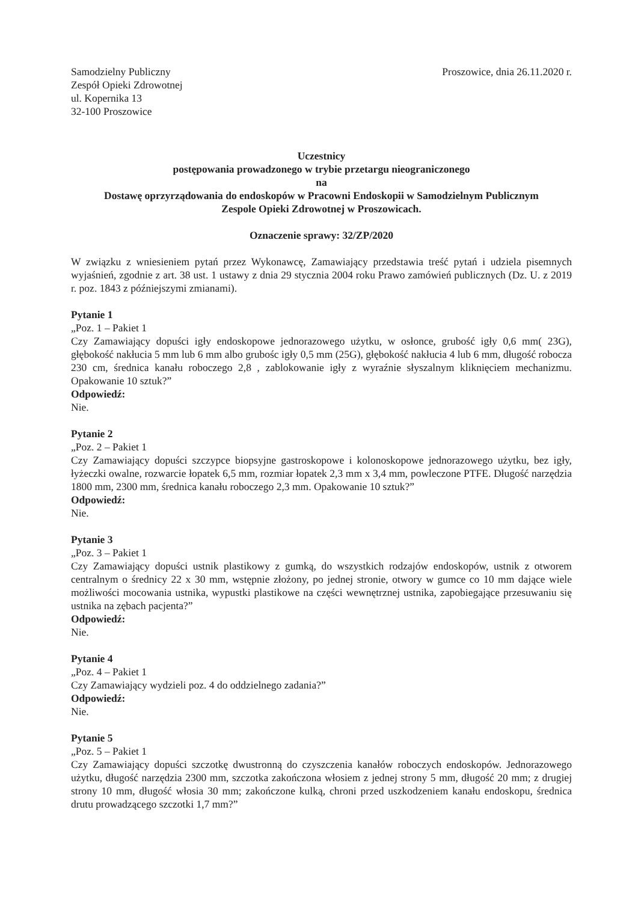Samodzielny Publiczny
Zespół Opieki Zdrowotnej
ul. Kopernika 13
32-100 Proszowice
Proszowice, dnia 26.11.2020 r.
Uczestnicy
postępowania prowadzonego w trybie przetargu nieograniczonego
na
Dostawę oprzyrządowania do endoskopów w Pracowni Endoskopii w Samodzielnym Publicznym
Zespole Opieki Zdrowotnej w Proszowicach.
Oznaczenie sprawy: 32/ZP/2020
W związku z wniesieniem pytań przez Wykonawcę, Zamawiający przedstawia treść pytań i udziela pisemnych wyjaśnień, zgodnie z art. 38 ust. 1 ustawy z dnia 29 stycznia 2004 roku Prawo zamówień publicznych (Dz. U. z 2019 r. poz. 1843 z późniejszymi zmianami).
Pytanie 1
„Poz. 1 – Pakiet 1
Czy Zamawiający dopuści igły endoskopowe jednorazowego użytku, w osłonce, grubość igły 0,6 mm( 23G), głębokość nakłucia 5 mm lub 6 mm albo grubośc igły 0,5 mm (25G), głębokość nakłucia 4 lub 6 mm, długość robocza 230 cm, średnica kanału roboczego 2,8 , zablokowanie igły z wyraźnie słyszalnym kliknięciem mechanizmu. Opakowanie 10 sztuk?”
Odpowiedź:
Nie.
Pytanie 2
„Poz. 2 – Pakiet 1
Czy Zamawiający dopuści szczypce biopsyjne gastroskopowe i kolonoskopowe jednorazowego użytku, bez igły, łyżeczki owalne, rozwarcie łopatek 6,5 mm, rozmiar łopatek 2,3 mm x 3,4 mm, powleczone PTFE. Długość narzędzia 1800 mm, 2300 mm, średnica kanału roboczego 2,3 mm. Opakowanie 10 sztuk?”
Odpowiedź:
Nie.
Pytanie 3
„Poz. 3 – Pakiet 1
Czy Zamawiający dopuści ustnik plastikowy z gumką, do wszystkich rodzajów endoskopów, ustnik z otworem centralnym o średnicy 22 x 30 mm, wstępnie złożony, po jednej stronie, otwory w gumce co 10 mm dające wiele możliwości mocowania ustnika, wypustki plastikowe na części wewnętrznej ustnika, zapobiegające przesuwaniu się ustnika na zębach pacjenta?”
Odpowiedź:
Nie.
Pytanie 4
„Poz. 4 – Pakiet 1
Czy Zamawiający wydzieli poz. 4 do oddzielnego zadania?”
Odpowiedź:
Nie.
Pytanie 5
„Poz. 5 – Pakiet 1
Czy Zamawiający dopuści szczotkę dwustronną do czyszczenia kanałów roboczych endoskopów. Jednorazowego użytku, długość narzędzia 2300 mm, szczotka zakończona włosiem z jednej strony 5 mm, długość 20 mm; z drugiej strony 10 mm, długość włosia 30 mm; zakończone kulką, chroni przed uszkodzeniem kanału endoskopu, średnica drutu prowadzącego szczotki 1,7 mm?”